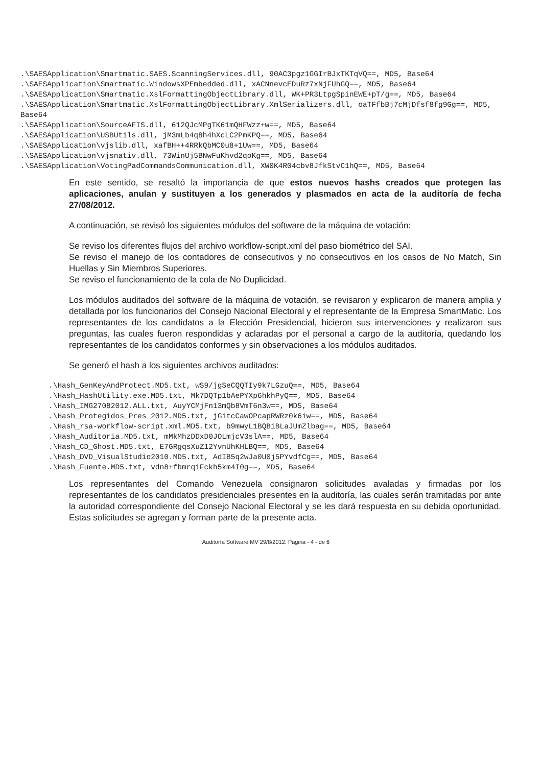.\SAESApplication\Smartmatic.SAES.ScanningServices.dll, 90AC3pgz1GGIrBJxTKTqVQ==, MD5, Base64
.\SAESApplication\Smartmatic.WindowsXPEmbedded.dll, xACNnevcEDuRz7xNjFUhGQ==, MD5, Base64
.\SAESApplication\Smartmatic.XslFormattingObjectLibrary.dll, WK+PR3LtpgSpinEWE+pT/g==, MD5, Base64
.\SAESApplication\Smartmatic.XslFormattingObjectLibrary.XmlSerializers.dll, oaTFfbBj7cMjDfsf8fg9Gg==, MD5, Base64
.\SAESApplication\SourceAFIS.dll, 612QJcMPgTK61mQHFWzz+w==, MD5, Base64
.\SAESApplication\USBUtils.dll, jM3mLb4q8h4hXcLC2PmKPQ==, MD5, Base64
.\SAESApplication\vjslib.dll, xafBH++4RRkQbMC0u8+1Uw==, MD5, Base64
.\SAESApplication\vjsnativ.dll, 73WinUj5BNwFuKhvd2qoKg==, MD5, Base64
.\SAESApplication\VotingPadCommandsCommunication.dll, XW0K4R04cbv8JfkStvC1hQ==, MD5, Base64
En este sentido, se resaltó la importancia de que estos nuevos hashs creados que protegen las aplicaciones, anulan y sustituyen a los generados y plasmados en acta de la auditoría de fecha 27/08/2012.
A continuación, se revisó los siguientes módulos del software de la máquina de votación:
Se reviso los diferentes flujos del archivo workflow-script.xml del paso biométrico del SAI.
Se reviso el manejo de los contadores de consecutivos y no consecutivos en los casos de No Match, Sin Huellas y Sin Miembros Superiores.
Se reviso el funcionamiento de la cola de No Duplicidad.
Los módulos auditados del software de la máquina de votación, se revisaron y explicaron de manera amplia y detallada por los funcionarios del Consejo Nacional Electoral y el representante de la Empresa SmartMatic. Los representantes de los candidatos a la Elección Presidencial, hicieron sus intervenciones y realizaron sus preguntas, las cuales fueron respondidas y aclaradas por el personal a cargo de la auditoría, quedando los representantes de los candidatos conformes y sin observaciones a los módulos auditados.
Se generó el hash a los siguientes archivos auditados:
.\Hash_GenKeyAndProtect.MD5.txt, wS9/jgSeCQQTIy9k7LGzuQ==, MD5, Base64
.\Hash_HashUtility.exe.MD5.txt, Mk7DQTp1bAePYXp6hkhPyQ==, MD5, Base64
.\Hash_IMG27082012.ALL.txt, AuyYCMjFn13mQb8VmT6n3w==, MD5, Base64
.\Hash_Protegidos_Pres_2012.MD5.txt, jGitcCawOPcapRWRz0k6iw==, MD5, Base64
.\Hash_rsa-workflow-script.xml.MD5.txt, b9mwyL1BQBiBLaJUmZlbag==, MD5, Base64
.\Hash_Auditoria.MD5.txt, mMkMhzDDxD0JOLmjcV3slA==, MD5, Base64
.\Hash_CD_Ghost.MD5.txt, E7GRgqsXuZ12YvnUhKHLBQ==, MD5, Base64
.\Hash_DVD_VisualStudio2010.MD5.txt, AdIB5q2wJa0U0j5PYvdfCg==, MD5, Base64
.\Hash_Fuente.MD5.txt, vdn8+fbmrq1Fckh5km4I0g==, MD5, Base64
Los representantes del Comando Venezuela consignaron solicitudes avaladas y firmadas por los representantes de los candidatos presidenciales presentes en la auditoría, las cuales serán tramitadas por ante la autoridad correspondiente del Consejo Nacional Electoral y se les dará respuesta en su debida oportunidad. Estas solicitudes se agregan y forman parte de la presente acta.
Auditoría Software MV 29/8/2012. Página - 4 - de 6